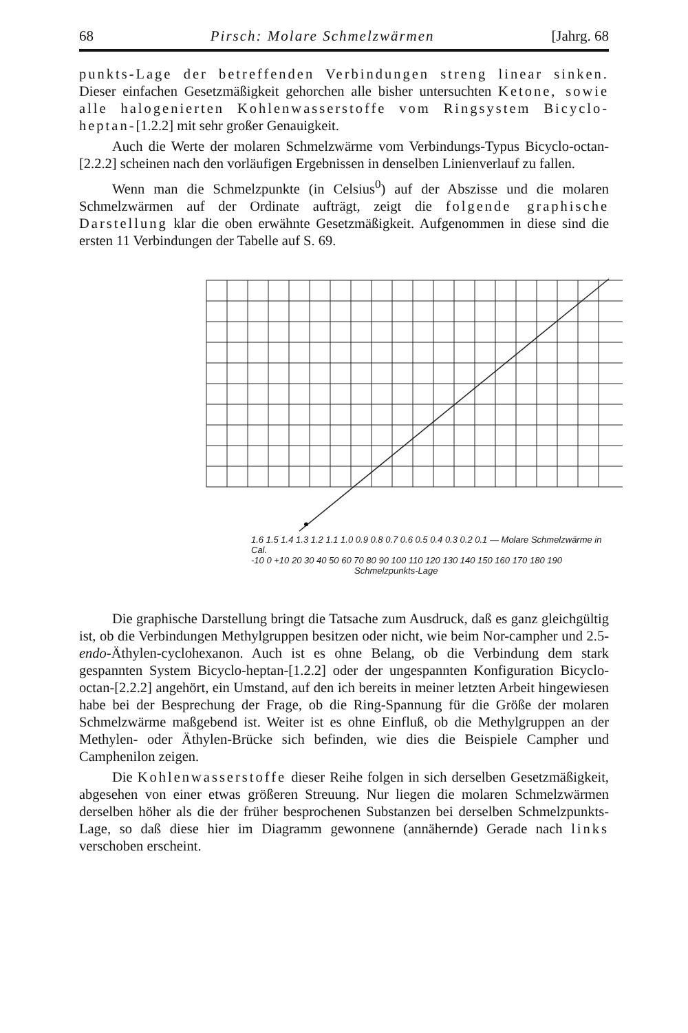68 Pirsch: Molare Schmelzwärmen [Jahrg. 68
punkts-Lage der betreffenden Verbindungen streng linear sinken. Dieser einfachen Gesetzmäßigkeit gehorchen alle bisher untersuchten Ketone, sowie alle halogenierten Kohlenwasserstoffe vom Ringsystem Bicyclo-heptan-[1.2.2] mit sehr großer Genauigkeit.
Auch die Werte der molaren Schmelzwärme vom Verbindungs-Typus Bicyclo-octan-[2.2.2] scheinen nach den vorläufigen Ergebnissen in denselben Linienverlauf zu fallen.
Wenn man die Schmelzpunkte (in Celsius<sup>0</sup>) auf der Abszisse und die molaren Schmelzwärmen auf der Ordinate aufträgt, zeigt die folgende graphische Darstellung klar die oben erwähnte Gesetzmäßigkeit. Aufgenommen in diese sind die ersten 11 Verbindungen der Tabelle auf S. 69.
1.6 1.5 1.4 1.3 1.2 1.1 1.0 0.9 0.8 0.7 0.6 0.5 0.4 0.3 0.2 0.1 — Molare Schmelzwärme in Cal.
-10 0 +10 20 30 40 50 60 70 80 90 100 110 120 130 140 150 160 170 180 190
Schmelzpunkts-Lage
Die graphische Darstellung bringt die Tatsache zum Ausdruck, daß es ganz gleichgültig ist, ob die Verbindungen Methylgruppen besitzen oder nicht, wie beim Nor-campher und 2.5-endo-Äthylen-cyclohexanon. Auch ist es ohne Belang, ob die Verbindung dem stark gespannten System Bicyclo-heptan-[1.2.2] oder der ungespannten Konfiguration Bicyclo-octan-[2.2.2] angehört, ein Umstand, auf den ich bereits in meiner letzten Arbeit hingewiesen habe bei der Besprechung der Frage, ob die Ring-Spannung für die Größe der molaren Schmelzwärme maßgebend ist. Weiter ist es ohne Einfluß, ob die Methylgruppen an der Methylen- oder Äthylen-Brücke sich befinden, wie dies die Beispiele Campher und Camphenilon zeigen.
Die Kohlenwasserstoffe dieser Reihe folgen in sich derselben Gesetzmäßigkeit, abgesehen von einer etwas größeren Streuung. Nur liegen die molaren Schmelzwärmen derselben höher als die der früher besprochenen Substanzen bei derselben Schmelzpunkts-Lage, so daß diese hier im Diagramm gewonnene (annähernde) Gerade nach links verschoben erscheint.